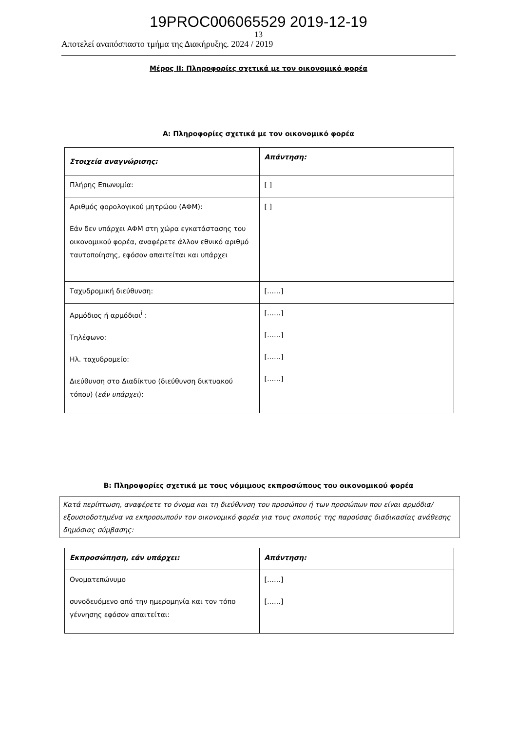19PROC006065529 2019-12-19
13
Αποτελεί αναπόσπαστο τμήμα της Διακήρυξης. 2024 / 2019
Μέρος ΙΙ: Πληροφορίες σχετικά με τον οικονομικό φορέα
Α: Πληροφορίες σχετικά με τον οικονομικό φορέα
| Στοιχεία αναγνώρισης: | Απάντηση: |
| Πλήρης Επωνυμία: | [ ] |
| Αριθμός φορολογικού μητρώου (ΑΦΜ): Εάν δεν υπάρχει ΑΦΜ στη χώρα εγκατάστασης του οικονομικού φορέα, αναφέρετε άλλον εθνικό αριθμό ταυτοποίησης, εφόσον απαιτείται και υπάρχει | [ ] |
| Ταχυδρομική διεύθυνση: | [……] |
| Αρμόδιος ή αρμόδιοι<sup>i</sup> : Τηλέφωνο: Ηλ. ταχυδρομείο: Διεύθυνση στο Διαδίκτυο (διεύθυνση δικτυακού τόπου) ( εάν υπάρχει ): | [……] [……] [……] [……] |
Β: Πληροφορίες σχετικά με τους νόμιμους εκπροσώπους του οικονομικού φορέα
Κατά περίπτωση, αναφέρετε το όνομα και τη διεύθυνση του προσώπου ή των προσώπων που είναι αρμόδια/εξουσιοδοτημένα να εκπροσωπούν τον οικονομικό φορέα για τους σκοπούς της παρούσας διαδικασίας ανάθεσης δημόσιας σύμβασης:
| Εκπροσώπηση, εάν υπάρχει: | Απάντηση: |
| Ονοματεπώνυμο συνοδευόμενο από την ημερομηνία και τον τόπο γέννησης εφόσον απαιτείται: | [……] [……] |